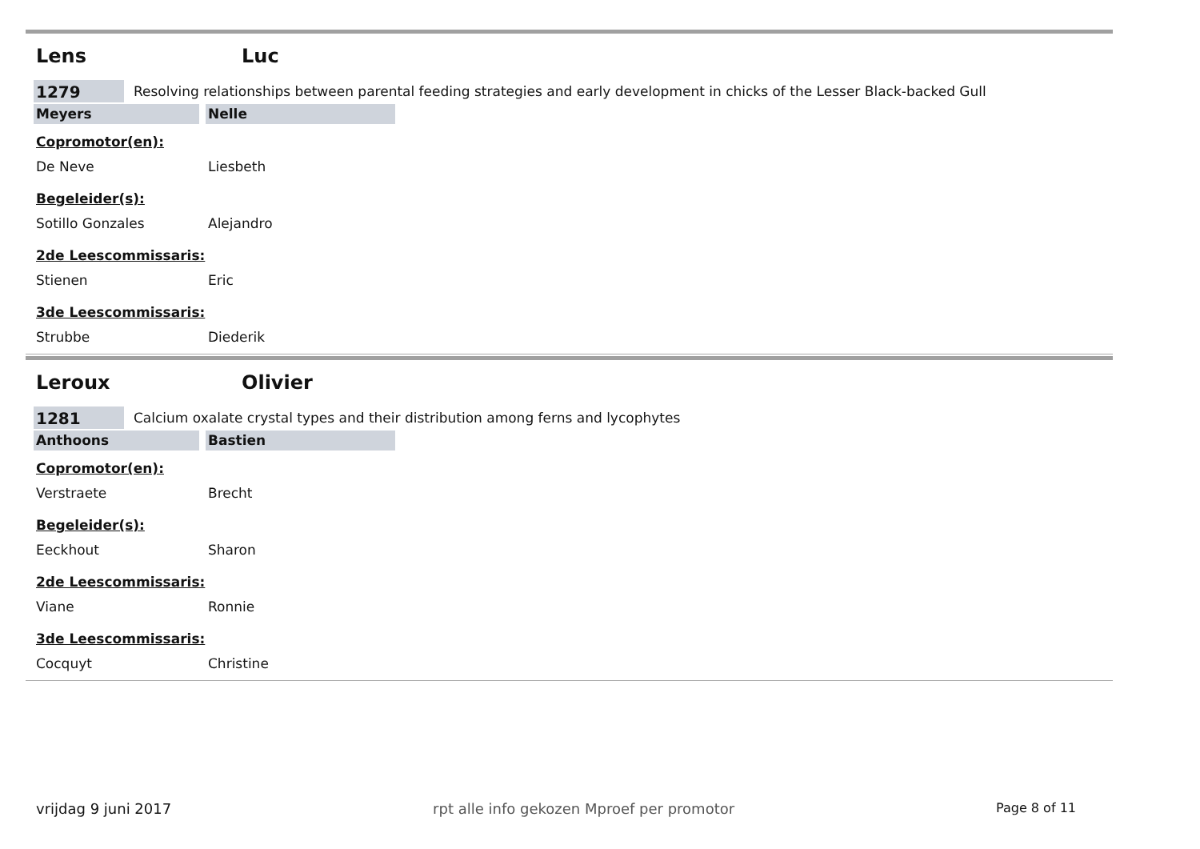Lens Luc
1279
Resolving relationships between parental feeding strategies and early development in chicks of the Lesser Black-backed Gull
Meyers Nelle
Copromotor(en):
De Neve Liesbeth
Begeleider(s):
Sotillo Gonzales Alejandro
2de Leescommissaris:
Stienen Eric
3de Leescommissaris:
Strubbe Diederik
Leroux Olivier
1281
Calcium oxalate crystal types and their distribution among ferns and lycophytes
Anthoons Bastien
Copromotor(en):
Verstraete Brecht
Begeleider(s):
Eeckhout Sharon
2de Leescommissaris:
Viane Ronnie
3de Leescommissaris:
Cocquyt Christine
vrijdag 9 juni 2017 rpt alle info gekozen Mproef per promotor Page 8 of 11